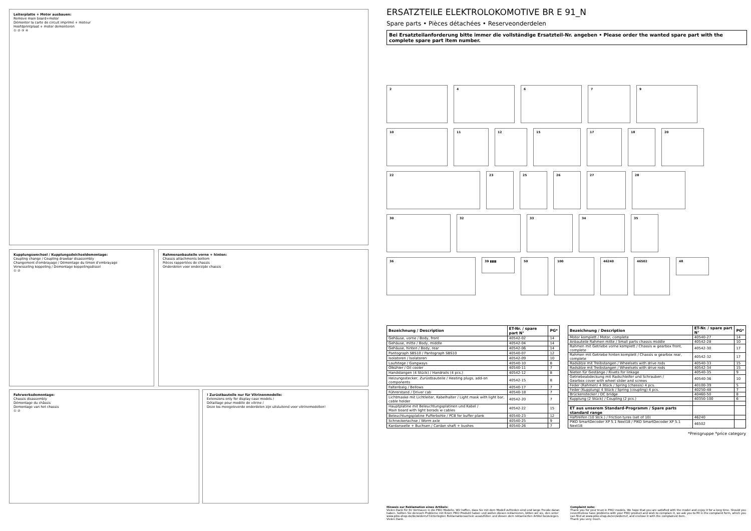Leiterplatte + Motor ausbauen:
Remove main board+motor
Démonter la carte de circuit imprimé + moteur
Hoofdprintplaat + motor demonteren
① ② ③ ④
Kupplungswechsel / Kupplungsdeichseldemontage:
Coupling change / Coupling drawbar disassembly
Changement d'embrayage / Démontage du timon d'embrayage
Verwisseling koppeling / Demontage koppelingsdissel
① ②
Rahmenanbauteile vorne + hinten:
Chassis attachments bottom
Pièces rapportées de chassis
Onderdelen voor onderzijde chassis
Fahrwerksdemontage:
Chassis disassembly
Démontage du châssis
Demontage van het chassis
① ②
! Zurüstbauteile nur für Vitrinenmodelle:
Extensions only for display case models /
Détaillage pour modèle de vitrine /
Deze los meegeleverde onderdelen zijn uitsluitend voor vitrinemodellen!
ERSATZTEILE ELEKTROLOKOMOTIVE BR E 91_N
Spare parts • Pièces détachées • Reserveonderdelen
Bei Ersatzteilanforderung bitte immer die vollständige Ersatzteil-Nr. angeben • Please order the wanted spare part with the complete spare part item number.
2
4
6
7
9
10
11
12
15
17
18
20
22
23
25
26
27
28
30
32
33
34
35
36
39 ▮▮▮▮
50
100
46240
46502
48
| Bezeichnung / Description | ET-Nr. / spare part N° | PG* |
| --- | --- | --- |
| Gehäuse, vorne / Body, front | 40542-02 | 14 |
| Gehäuse, mitte / Body, middle | 40542-04 | 14 |
| Gehäuse, hinten / Body, rear | 40542-06 | 14 |
| Pantograph SBS10 / Pantograph SBS10 | 40540-07 | 12 |
| Isolatoren / Isolatoren | 40542-09 | 10 |
| Laufstege / Gangways | 40540-10 | 8 |
| Ölkühler / Oil cooler | 40540-11 | 7 |
| Handstangen (4 Stück) / Handrails (4 pcs.) | 40542-12 | 8 |
| Heizungsstecker, Zurüstbauteile / Heating plugs, add-on components | 40542-15 | 8 |
| Faltenbalg / Bellows | 40540-17 | 7 |
| Führerstand / Driver cab | 40540-18 | 7 |
| Lichtmaske mit Lichtleiter, Kabelhalter / Light mask with light bar, cable holder | 40542-20 | 7 |
| Hauptplatine mit Beleuchtungsplatinen und Kabel / Main board with light borads w cables | 40542-22 | 15 |
| Beleuchtungsplatine Pufferbohle / PCB for buffer plank | 40540-23 | 12 |
| Schneckenachse / Worm axle | 40540-25 | 9 |
| Kardanwelle + Buchsen / Cardan shaft + bushes | 40540-26 | 7 |
| Bezeichnung / Description | ET-Nr. / spare part N° | PG* |
| --- | --- | --- |
| Motor komplett / Motor, complete | 40540-27 | 14 |
| Anbauteile Rahmen mitte / Small parts chassis middle | 40542-28 | 10 |
| Rahmen mit Getriebe vorne komplett / Chassis w gearbox front, complete | 40542-30 | 17 |
| Rahmen mit Getriebe hinten komplett / Chassis w gearbox rear, complete | 40542-32 | 17 |
| Radsätze mit Treibstangen / Wheelsets with drive rods | 40540-33 | 15 |
| Radsätze mit Treibstangen / Wheelsets with drive rods | 40542-34 | 15 |
| Nieten für Gestänge / Rivets for linkage | 40540-35 | 9 |
| Getriebeabdeckung mit Radschleifer und Schrauben / Gearbox cover with wheel slider and screws | 40540-36 | 10 |
| Feder (Rahmen) 4 Stück / Spring (chassis) 4 pcs. | 40100-39 | 5 |
| Feder (Kupplung) 4 Stück / Spring (coupling) 4 pcs. | 40250-48 | 7 |
| Brückenstecker / DC bridge | 40460-50 | 8 |
| Kupplung (2 Stück) / Coupling (2 pcs.) | 40350-100 | 6 |
| ET aus unserem Standard-Programm / Spare parts standard range | | |
| Haftreifen (10 Stck.) / Friction tyres (set of 10) | 46240 | |
| PIKO SmartDecoder XP 5.1 Next18 / PIKO SmartDecoder XP 5.1 Next18 | 46502 | |
*Preisgruppe *price category
Hinweis zur Reklamation eines Artikels:
Vielen Dank für Ihr Vertrauen in die PIKO Modelle. Wir hoffen, dass Sie mit dem Modell zufrieden sind und lange Freude daran haben. Sollten Sie dennoch Probleme mit Ihrem PIKO Produkt haben und wollen diesen reklamieren, bitten wir sie, den unter www.piko-shop.de/de/widerruf hinterlegten Reklamationsschein auszufüllen und diesen dem reklamierten Artikel beizulegen. Vielen Dank.
Complaint note:
Thank you for your trust in PIKO models. We hope that you are satisfied with the model and enjoy it for a long time. Should you nevertheless have problems with your PIKO product and wish to complain it, we ask you to fill in the complaint form, which you can find at www.piko-shop.de/en/widerruf, and enclose it with the complained item.
Thank you very much.